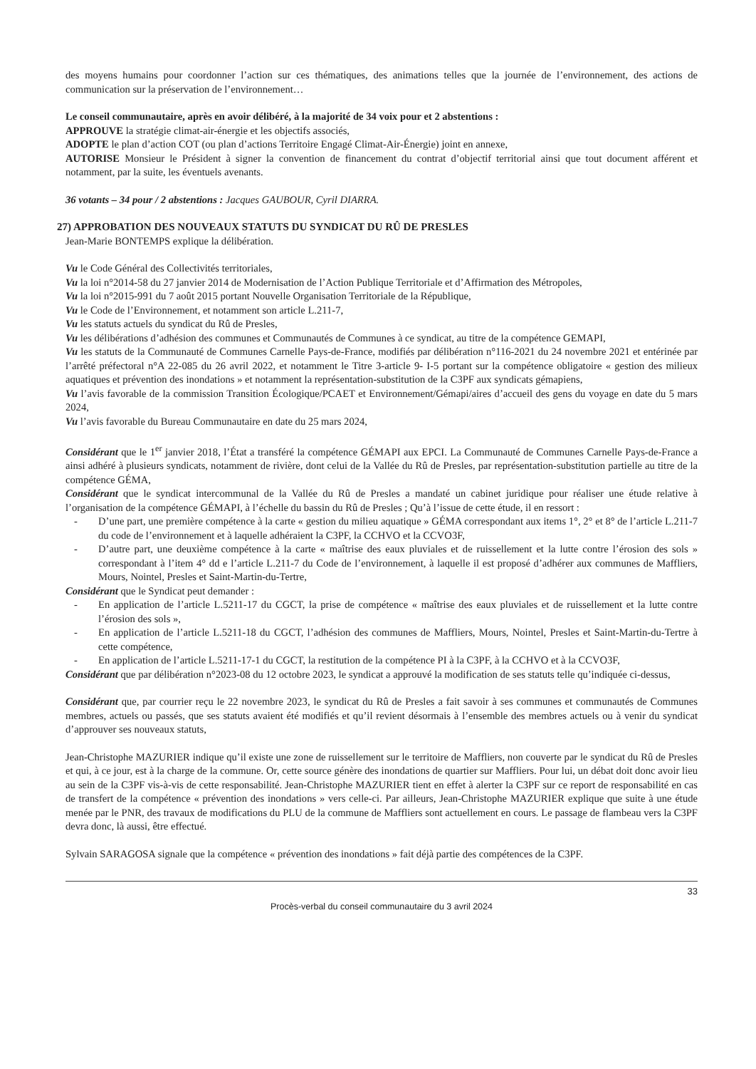des moyens humains pour coordonner l’action sur ces thématiques, des animations telles que la journée de l’environnement, des actions de communication sur la préservation de l’environnement…
Le conseil communautaire, après en avoir délibéré, à la majorité de 34 voix pour et 2 abstentions :
APPROUVE la stratégie climat-air-énergie et les objectifs associés,
ADOPTE le plan d’action COT (ou plan d’actions Territoire Engagé Climat-Air-Énergie) joint en annexe,
AUTORISE Monsieur le Président à signer la convention de financement du contrat d’objectif territorial ainsi que tout document afférent et notamment, par la suite, les éventuels avenants.
36 votants – 34 pour / 2 abstentions : Jacques GAUBOUR, Cyril DIARRA.
27) APPROBATION DES NOUVEAUX STATUTS DU SYNDICAT DU RÛ DE PRESLES
Jean-Marie BONTEMPS explique la délibération.
Vu le Code Général des Collectivités territoriales,
Vu la loi n°2014-58 du 27 janvier 2014 de Modernisation de l’Action Publique Territoriale et d’Affirmation des Métropoles,
Vu la loi n°2015-991 du 7 août 2015 portant Nouvelle Organisation Territoriale de la République,
Vu le Code de l’Environnement, et notamment son article L.211-7,
Vu les statuts actuels du syndicat du Rû de Presles,
Vu les délibérations d’adhésion des communes et Communautés de Communes à ce syndicat, au titre de la compétence GEMAPI,
Vu les statuts de la Communauté de Communes Carnelle Pays-de-France, modifiés par délibération n°116-2021 du 24 novembre 2021 et entérinée par l’arrêté préfectoral n°A 22-085 du 26 avril 2022, et notamment le Titre 3-article 9- I-5 portant sur la compétence obligatoire « gestion des milieux aquatiques et prévention des inondations » et notamment la représentation-substitution de la C3PF aux syndicats gémapiens,
Vu l’avis favorable de la commission Transition Écologique/PCAET et Environnement/Gémapi/aires d’accueil des gens du voyage en date du 5 mars 2024,
Vu l’avis favorable du Bureau Communautaire en date du 25 mars 2024,
Considérant que le 1<sup>er</sup> janvier 2018, l’État a transféré la compétence GÉMAPI aux EPCI. La Communauté de Communes Carnelle Pays-de-France a ainsi adhéré à plusieurs syndicats, notamment de rivière, dont celui de la Vallée du Rû de Presles, par représentation-substitution partielle au titre de la compétence GÉMA,
Considérant que le syndicat intercommunal de la Vallée du Rû de Presles a mandaté un cabinet juridique pour réaliser une étude relative à l’organisation de la compétence GÉMAPI, à l’échelle du bassin du Rû de Presles ; Qu’à l’issue de cette étude, il en ressort :
- D’une part, une première compétence à la carte « gestion du milieu aquatique » GÉMA correspondant aux items 1°, 2° et 8° de l’article L.211-7 du code de l’environnement et à laquelle adhéraient la C3PF, la CCHVO et la CCVO3F,
- D’autre part, une deuxième compétence à la carte « maîtrise des eaux pluviales et de ruissellement et la lutte contre l’érosion des sols » correspondant à l’item 4° dd e l’article L.211-7 du Code de l’environnement, à laquelle il est proposé d’adhérer aux communes de Maffliers, Mours, Nointel, Presles et Saint-Martin-du-Tertre,
Considérant que le Syndicat peut demander :
- En application de l’article L.5211-17 du CGCT, la prise de compétence « maîtrise des eaux pluviales et de ruissellement et la lutte contre l’érosion des sols »,
- En application de l’article L.5211-18 du CGCT, l’adhésion des communes de Maffliers, Mours, Nointel, Presles et Saint-Martin-du-Tertre à cette compétence,
- En application de l’article L.5211-17-1 du CGCT, la restitution de la compétence PI à la C3PF, à la CCHVO et à la CCVO3F,
Considérant que par délibération n°2023-08 du 12 octobre 2023, le syndicat a approuvé la modification de ses statuts telle qu’indiquée ci-dessus,
Considérant que, par courrier reçu le 22 novembre 2023, le syndicat du Rû de Presles a fait savoir à ses communes et communautés de Communes membres, actuels ou passés, que ses statuts avaient été modifiés et qu’il revient désormais à l’ensemble des membres actuels ou à venir du syndicat d’approuver ses nouveaux statuts,
Jean-Christophe MAZURIER indique qu’il existe une zone de ruissellement sur le territoire de Maffliers, non couverte par le syndicat du Rû de Presles et qui, à ce jour, est à la charge de la commune. Or, cette source génère des inondations de quartier sur Maffliers. Pour lui, un débat doit donc avoir lieu au sein de la C3PF vis-à-vis de cette responsabilité. Jean-Christophe MAZURIER tient en effet à alerter la C3PF sur ce report de responsabilité en cas de transfert de la compétence « prévention des inondations » vers celle-ci. Par ailleurs, Jean-Christophe MAZURIER explique que suite à une étude menée par le PNR, des travaux de modifications du PLU de la commune de Maffliers sont actuellement en cours. Le passage de flambeau vers la C3PF devra donc, là aussi, être effectué.
Sylvain SARAGOSA signale que la compétence « prévention des inondations » fait déjà partie des compétences de la C3PF.
33
Procès-verbal du conseil communautaire du 3 avril 2024